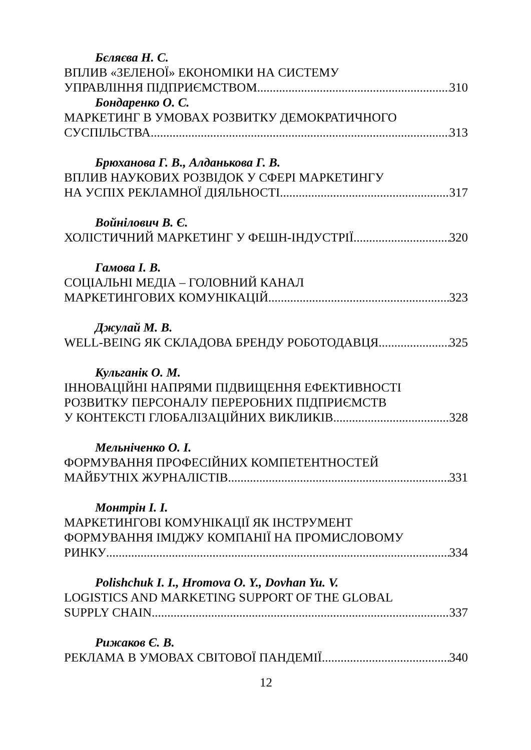Бєляєва Н. С.
ВПЛИВ «ЗЕЛЕНОЇ» ЕКОНОМІКИ НА СИСТЕМУ
УПРАВЛІННЯ ПІДПРИЄМСТВОМ 310
Бондаренко О. С.
МАРКЕТИНГ В УМОВАХ РОЗВИТКУ ДЕМОКРАТИЧНОГО
СУСПІЛЬСТВА 313
Брюханова Г. В., Алданькова Г. В.
ВПЛИВ НАУКОВИХ РОЗВІДОК У СФЕРІ МАРКЕТИНГУ
НА УСПІХ РЕКЛАМНОЇ ДІЯЛЬНОСТІ 317
Войнілович В. Є.
ХОЛІСТИЧНИЙ МАРКЕТИНГ У ФЕШН-ІНДУСТРІЇ 320
Гамова І. В.
СОЦІАЛЬНІ МЕДІА – ГОЛОВНИЙ КАНАЛ
МАРКЕТИНГОВИХ КОМУНІКАЦІЙ 323
Джулай М. В.
WELL-BEING ЯК СКЛАДОВА БРЕНДУ РОБОТОДАВЦЯ 325
Кульганік О. М.
ІННОВАЦІЙНІ НАПРЯМИ ПІДВИЩЕННЯ ЕФЕКТИВНОСТІ
РОЗВИТКУ ПЕРСОНАЛУ ПЕРЕРОБНИХ ПІДПРИЄМСТВ
У КОНТЕКСТІ ГЛОБАЛІЗАЦІЙНИХ ВИКЛИКІВ 328
Мельніченко О. І.
ФОРМУВАННЯ ПРОФЕСІЙНИХ КОМПЕТЕНТНОСТЕЙ
МАЙБУТНІХ ЖУРНАЛІСТІВ 331
Монтрін І. І.
МАРКЕТИНГОВІ КОМУНІКАЦІЇ ЯК ІНСТРУМЕНТ
ФОРМУВАННЯ ІМІДЖУ КОМПАНІЇ НА ПРОМИСЛОВОМУ
РИНКУ 334
Polishchuk I. I., Hromova O. Y., Dovhan Yu. V.
LOGISTICS AND MARKETING SUPPORT OF THE GLOBAL
SUPPLY CHAIN 337
Рижаков Є. В.
РЕКЛАМА В УМОВАХ СВІТОВОЇ ПАНДЕМІЇ 340
12